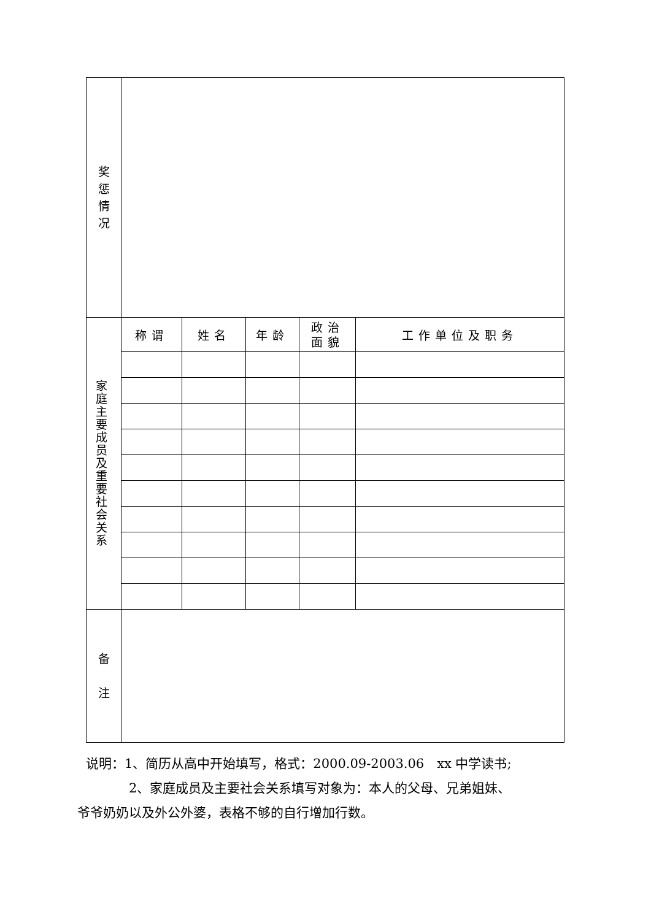| 奖 惩 情 况 | | | | | |
| 家 庭 主 要 成 员 及 重 要 社 会 关 系 | 称谓 | 姓名 | 年龄 | 政治 面貌 | 工作单位及职务 |
| 备 注 | | | | | |
说明：1、简历从高中开始填写，格式：2000.09-2003.06　xx 中学读书;
2、家庭成员及主要社会关系填写对象为：本人的父母、兄弟姐妹、
爷爷奶奶以及外公外婆，表格不够的自行增加行数。